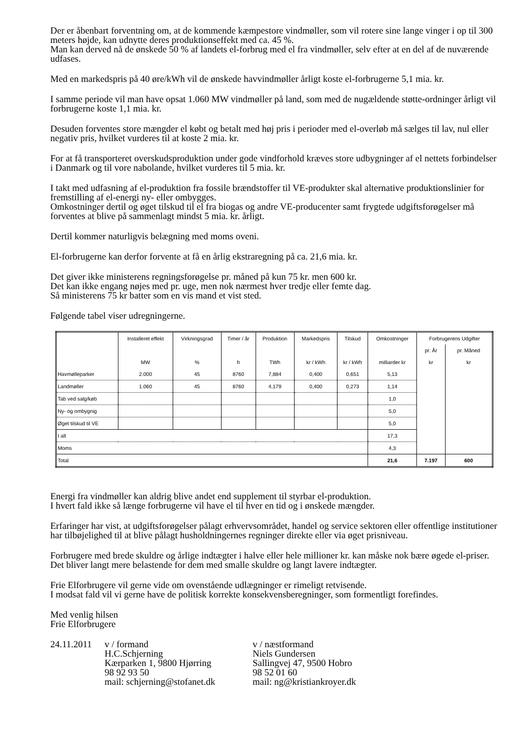Der er åbenbart forventning om, at de kommende kæmpestore vindmøller, som vil rotere sine lange vinger i op til 300 meters højde, kan udnytte deres produktionseffekt med ca. 45 %.
Man kan derved nå de ønskede 50 % af landets el-forbrug med el fra vindmøller, selv efter at en del af de nuværende udfases.
Med en markedspris på 40 øre/kWh vil de ønskede havvindmøller årligt koste el-forbrugerne 5,1 mia. kr.
I samme periode vil man have opsat 1.060 MW vindmøller på land, som med de nugældende støtte-ordninger årligt vil forbrugerne koste 1,1 mia. kr.
Desuden forventes store mængder el købt og betalt med høj pris i perioder med el-overløb må sælges til lav, nul eller negativ pris, hvilket vurderes til at koste 2 mia. kr.
For at få transporteret overskudsproduktion under gode vindforhold kræves store udbygninger af el nettets forbindelser i Danmark og til vore nabolande, hvilket vurderes til 5 mia. kr.
I takt med udfasning af el-produktion fra fossile brændstoffer til VE-produkter skal alternative produktionslinier for fremstilling af el-energi ny- eller ombygges.
Omkostninger dertil og øget tilskud til el fra biogas og andre VE-producenter samt frygtede udgiftsforøgelser må forventes at blive på sammenlagt mindst 5 mia. kr. årligt.
Dertil kommer naturligvis belægning med moms oveni.
El-forbrugerne kan derfor forvente at få en årlig ekstraregning på ca. 21,6 mia. kr.
Det giver ikke ministerens regningsforøgelse pr. måned på kun 75 kr. men 600 kr.
Det kan ikke engang nøjes med pr. uge, men nok nærmest hver tredje eller femte dag.
Så ministerens 75 kr batter som en vis mand et vist sted.
Følgende tabel viser udregningerne.
| | Installeret effekt | Virkningsgrad | Timer / år | Produktion | Markedspris | Tilskud | Omkostninger | Forbrugerens Udgifter | |
| --- | --- | --- | --- | --- | --- | --- | --- | --- | --- |
| | | | | | | | | pr. År | pr. Måned |
| | MW | % | h | TWh | kr / kWh | kr / kWh | milliarder kr | kr | kr |
| Havmølleparker | 2.000 | 45 | 8760 | 7,884 | 0,400 | 0,651 | 5,13 | | |
| Landmøller | 1.060 | 45 | 8760 | 4,179 | 0,400 | 0,273 | 1,14 | | |
| Tab ved salg/køb | | | | | | | 1,0 | | |
| Ny- og ombygnig | | | | | | | 5,0 | | |
| Øget tilskud til VE | | | | | | | 5,0 | | |
| I alt | | | | | | | 17,3 | | |
| Moms | | | | | | | 4,3 | | |
| Total | | | | | | | 21,6 | 7.197 | 600 |
Energi fra vindmøller kan aldrig blive andet end supplement til styrbar el-produktion.
I hvert fald ikke så længe forbrugerne vil have el til hver en tid og i ønskede mængder.
Erfaringer har vist, at udgiftsforøgelser pålagt erhvervsområdet, handel og service sektoren eller offentlige institutioner har tilbøjelighed til at blive pålagt husholdningernes regninger direkte eller via øget prisniveau.
Forbrugere med brede skuldre og årlige indtægter i halve eller hele millioner kr. kan måske nok bære øgede el-priser.
Det bliver langt mere belastende for dem med smalle skuldre og langt lavere indtægter.
Frie Elforbrugere vil gerne vide om ovenstående udlægninger er rimeligt retvisende.
I modsat fald vil vi gerne have de politisk korrekte konsekvensberegninger, som formentligt forefindes.
Med venlig hilsen
Frie Elforbrugere
24.11.2011
v / formand
H.C.Schjerning
Kærparken 1, 9800 Hjørring
98 92 93 50
mail: schjerning@stofanet.dk
v / næstformand
Niels Gundersen
Sallingvej 47, 9500 Hobro
98 52 01 60
mail: ng@kristiankroyer.dk